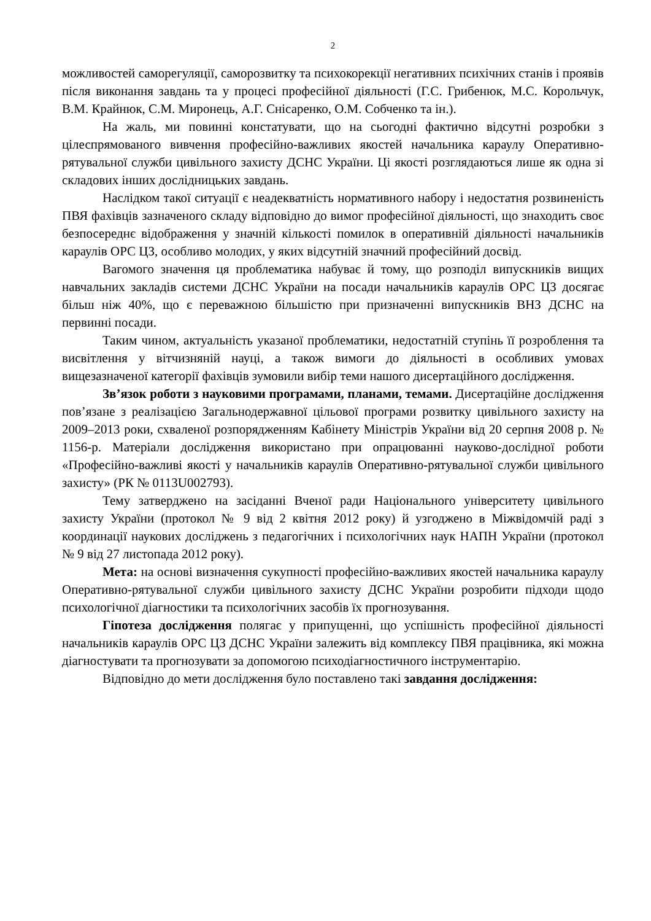2
можливостей саморегуляції, саморозвитку та психокорекції негативних психічних станів і проявів після виконання завдань та у процесі професійної діяльності (Г.С. Грибенюк, М.С. Корольчук, В.М. Крайнюк, С.М. Миронець, А.Г. Снісаренко, О.М. Собченко та ін.).
На жаль, ми повинні констатувати, що на сьогодні фактично відсутні розробки з цілеспрямованого вивчення професійно-важливих якостей начальника караулу Оперативно-рятувальної служби цивільного захисту ДСНС України. Ці якості розглядаються лише як одна зі складових інших дослідницьких завдань.
Наслідком такої ситуації є неадекватність нормативного набору і недостатня розвиненість ПВЯ фахівців зазначеного складу відповідно до вимог професійної діяльності, що знаходить своє безпосереднє відображення у значній кількості помилок в оперативній діяльності начальників караулів ОРС ЦЗ, особливо молодих, у яких відсутній значний професійний досвід.
Вагомого значення ця проблематика набуває й тому, що розподіл випускників вищих навчальних закладів системи ДСНС України на посади начальників караулів ОРС ЦЗ досягає більш ніж 40%, що є переважною більшістю при призначенні випускників ВНЗ ДСНС на первинні посади.
Таким чином, актуальність указаної проблематики, недостатній ступінь її розроблення та висвітлення у вітчизняній науці, а також вимоги до діяльності в особливих умовах вищезазначеної категорії фахівців зумовили вибір теми нашого дисертаційного дослідження.
Зв’язок роботи з науковими програмами, планами, темами. Дисертаційне дослідження пов’язане з реалізацією Загальнодержавної цільової програми розвитку цивільного захисту на 2009–2013 роки, схваленої розпорядженням Кабінету Міністрів України від 20 серпня 2008 р. № 1156-р. Матеріали дослідження використано при опрацюванні науково-дослідної роботи «Професійно-важливі якості у начальників караулів Оперативно-рятувальної служби цивільного захисту» (РК № 0113U002793).
Тему затверджено на засіданні Вченої ради Національного університету цивільного захисту України (протокол № 9 від 2 квітня 2012 року) й узгоджено в Міжвідомчій раді з координації наукових досліджень з педагогічних і психологічних наук НАПН України (протокол № 9 від 27 листопада 2012 року).
Мета: на основі визначення сукупності професійно-важливих якостей начальника караулу Оперативно-рятувальної служби цивільного захисту ДСНС України розробити підходи щодо психологічної діагностики та психологічних засобів їх прогнозування.
Гіпотеза дослідження полягає у припущенні, що успішність професійної діяльності начальників караулів ОРС ЦЗ ДСНС України залежить від комплексу ПВЯ працівника, які можна діагностувати та прогнозувати за допомогою психодіагностичного інструментарію.
Відповідно до мети дослідження було поставлено такі завдання дослідження: